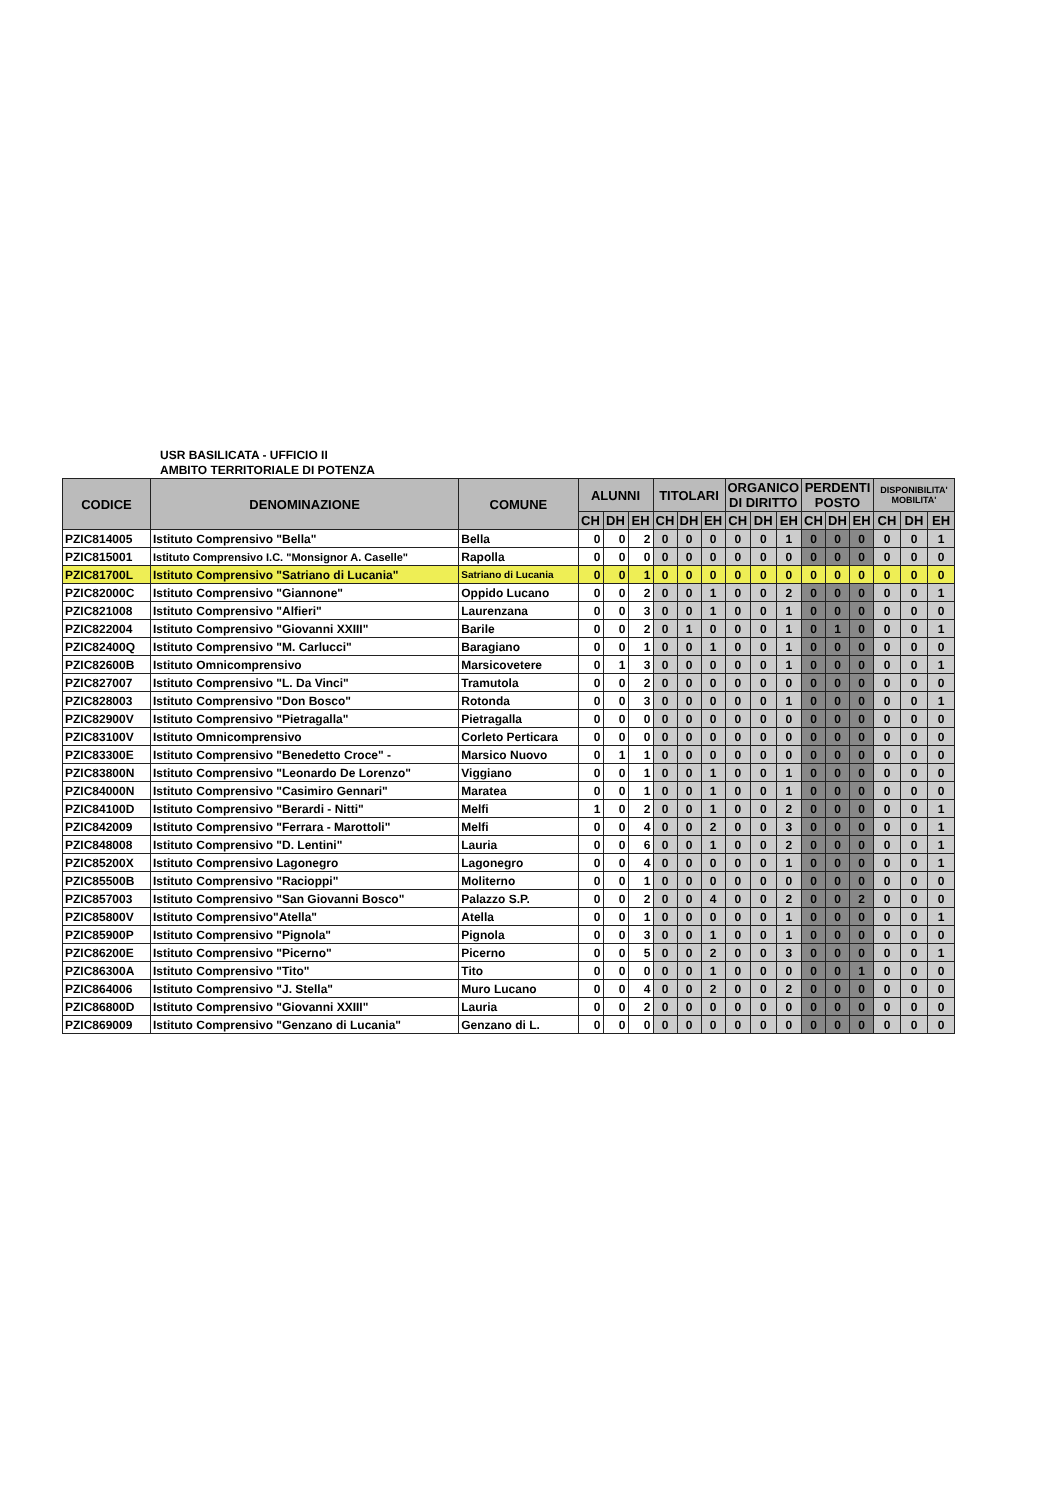USR BASILICATA - UFFICIO II
AMBITO TERRITORIALE DI POTENZA
| CODICE | DENOMINAZIONE | COMUNE | ALUNNI | | | TITOLARI | | | ORGANICO DI DIRITTO | | | PERDENTI POSTO | | | DISPONIBILITA' MOBILITA' | | |
| --- | --- | --- | --- | --- | --- | --- | --- | --- | --- | --- | --- | --- | --- | --- | --- | --- | --- |
| | | | CH | DH | EH | CH | DH | EH | CH | DH | EH | CH | DH | EH | CH | DH | EH |
| PZIC814005 | Istituto Comprensivo "Bella" | Bella | 0 | 0 | 2 | 0 | 0 | 0 | 0 | 0 | 1 | 0 | 0 | 0 | 0 | 0 | 1 |
| PZIC815001 | Istituto Comprensivo I.C. "Monsignor A. Caselle" | Rapolla | 0 | 0 | 0 | 0 | 0 | 0 | 0 | 0 | 0 | 0 | 0 | 0 | 0 | 0 | 0 |
| PZIC81700L | Istituto Comprensivo "Satriano di Lucania" | Satriano di Lucania | 0 | 0 | 1 | 0 | 0 | 0 | 0 | 0 | 0 | 0 | 0 | 0 | 0 | 0 | 0 |
| PZIC82000C | Istituto Comprensivo "Giannone" | Oppido Lucano | 0 | 0 | 2 | 0 | 0 | 1 | 0 | 0 | 2 | 0 | 0 | 0 | 0 | 0 | 1 |
| PZIC821008 | Istituto Comprensivo "Alfieri" | Laurenzana | 0 | 0 | 3 | 0 | 0 | 1 | 0 | 0 | 1 | 0 | 0 | 0 | 0 | 0 | 0 |
| PZIC822004 | Istituto Comprensivo "Giovanni XXIII" | Barile | 0 | 0 | 2 | 0 | 1 | 0 | 0 | 0 | 1 | 0 | 1 | 0 | 0 | 0 | 1 |
| PZIC82400Q | Istituto Comprensivo "M. Carlucci" | Baragiano | 0 | 0 | 1 | 0 | 0 | 1 | 0 | 0 | 1 | 0 | 0 | 0 | 0 | 0 | 0 |
| PZIC82600B | Istituto Omnicomprensivo | Marsicovetere | 0 | 1 | 3 | 0 | 0 | 0 | 0 | 0 | 1 | 0 | 0 | 0 | 0 | 0 | 1 |
| PZIC827007 | Istituto Comprensivo "L. Da Vinci" | Tramutola | 0 | 0 | 2 | 0 | 0 | 0 | 0 | 0 | 0 | 0 | 0 | 0 | 0 | 0 | 0 |
| PZIC828003 | Istituto Comprensivo "Don Bosco" | Rotonda | 0 | 0 | 3 | 0 | 0 | 0 | 0 | 0 | 1 | 0 | 0 | 0 | 0 | 0 | 1 |
| PZIC82900V | Istituto Comprensivo "Pietragalla" | Pietragalla | 0 | 0 | 0 | 0 | 0 | 0 | 0 | 0 | 0 | 0 | 0 | 0 | 0 | 0 | 0 |
| PZIC83100V | Istituto Omnicomprensivo | Corleto Perticara | 0 | 0 | 0 | 0 | 0 | 0 | 0 | 0 | 0 | 0 | 0 | 0 | 0 | 0 | 0 |
| PZIC83300E | Istituto Comprensivo "Benedetto Croce" - | Marsico Nuovo | 0 | 1 | 1 | 0 | 0 | 0 | 0 | 0 | 0 | 0 | 0 | 0 | 0 | 0 | 0 |
| PZIC83800N | Istituto Comprensivo "Leonardo De Lorenzo" | Viggiano | 0 | 0 | 1 | 0 | 0 | 1 | 0 | 0 | 1 | 0 | 0 | 0 | 0 | 0 | 0 |
| PZIC84000N | Istituto Comprensivo "Casimiro Gennari" | Maratea | 0 | 0 | 1 | 0 | 0 | 1 | 0 | 0 | 1 | 0 | 0 | 0 | 0 | 0 | 0 |
| PZIC84100D | Istituto Comprensivo "Berardi - Nitti" | Melfi | 1 | 0 | 2 | 0 | 0 | 1 | 0 | 0 | 2 | 0 | 0 | 0 | 0 | 0 | 1 |
| PZIC842009 | Istituto Comprensivo "Ferrara - Marottoli" | Melfi | 0 | 0 | 4 | 0 | 0 | 2 | 0 | 0 | 3 | 0 | 0 | 0 | 0 | 0 | 1 |
| PZIC848008 | Istituto Comprensivo "D. Lentini" | Lauria | 0 | 0 | 6 | 0 | 0 | 1 | 0 | 0 | 2 | 0 | 0 | 0 | 0 | 0 | 1 |
| PZIC85200X | Istituto Comprensivo Lagonegro | Lagonegro | 0 | 0 | 4 | 0 | 0 | 0 | 0 | 0 | 1 | 0 | 0 | 0 | 0 | 0 | 1 |
| PZIC85500B | Istituto Comprensivo "Racioppi" | Moliterno | 0 | 0 | 1 | 0 | 0 | 0 | 0 | 0 | 0 | 0 | 0 | 0 | 0 | 0 | 0 |
| PZIC857003 | Istituto Comprensivo "San Giovanni Bosco" | Palazzo S.P. | 0 | 0 | 2 | 0 | 0 | 4 | 0 | 0 | 2 | 0 | 0 | 2 | 0 | 0 | 0 |
| PZIC85800V | Istituto Comprensivo"Atella" | Atella | 0 | 0 | 1 | 0 | 0 | 0 | 0 | 0 | 1 | 0 | 0 | 0 | 0 | 0 | 1 |
| PZIC85900P | Istituto Comprensivo "Pignola" | Pignola | 0 | 0 | 3 | 0 | 0 | 1 | 0 | 0 | 1 | 0 | 0 | 0 | 0 | 0 | 0 |
| PZIC86200E | Istituto Comprensivo "Picerno" | Picerno | 0 | 0 | 5 | 0 | 0 | 2 | 0 | 0 | 3 | 0 | 0 | 0 | 0 | 0 | 1 |
| PZIC86300A | Istituto Comprensivo "Tito" | Tito | 0 | 0 | 0 | 0 | 0 | 1 | 0 | 0 | 0 | 0 | 0 | 1 | 0 | 0 | 0 |
| PZIC864006 | Istituto Comprensivo "J. Stella" | Muro Lucano | 0 | 0 | 4 | 0 | 0 | 2 | 0 | 0 | 2 | 0 | 0 | 0 | 0 | 0 | 0 |
| PZIC86800D | Istituto Comprensivo "Giovanni XXIII" | Lauria | 0 | 0 | 2 | 0 | 0 | 0 | 0 | 0 | 0 | 0 | 0 | 0 | 0 | 0 | 0 |
| PZIC869009 | Istituto Comprensivo "Genzano di Lucania" | Genzano di L. | 0 | 0 | 0 | 0 | 0 | 0 | 0 | 0 | 0 | 0 | 0 | 0 | 0 | 0 | 0 |